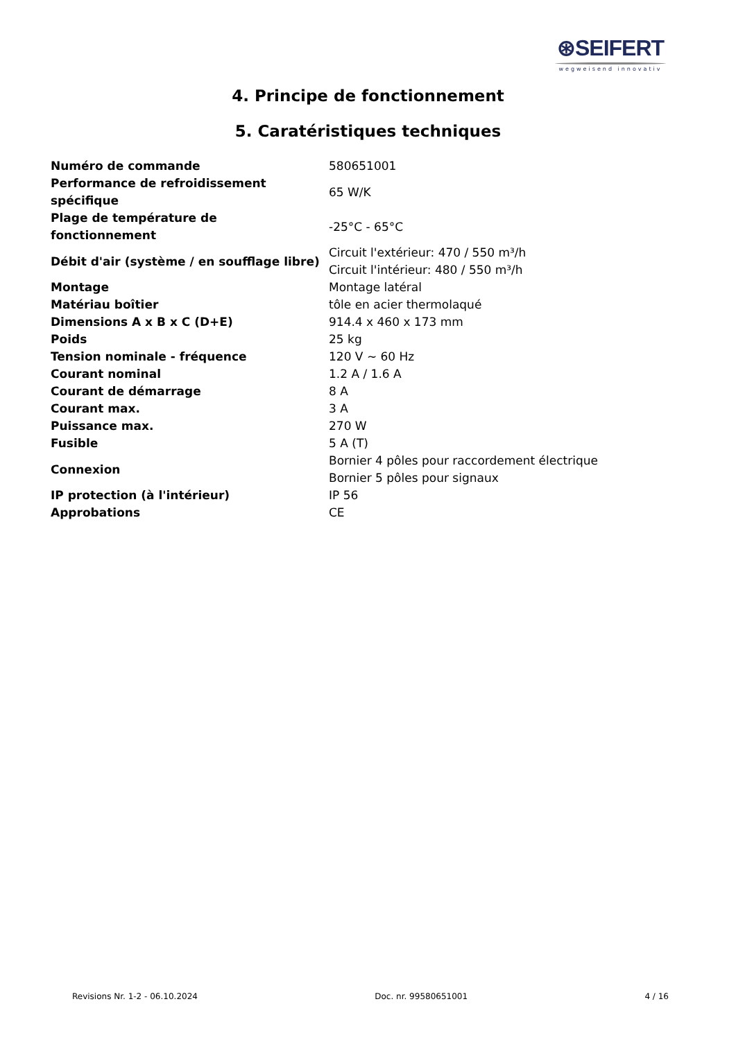⊛SEIFERT
wegweisend innovativ
4. Principe de fonctionnement
5. Caratéristiques techniques
| Numéro de commande | 580651001 |
| Performance de refroidissement spécifique | 65 W/K |
| Plage de température de fonctionnement | -25°C - 65°C |
| Débit d'air (système / en soufflage libre) | Circuit l'extérieur: 470 / 550 m³/h Circuit l'intérieur: 480 / 550 m³/h |
| Montage | Montage latéral |
| Matériau boîtier | tôle en acier thermolaqué |
| Dimensions A x B x C (D+E) | 914.4 x 460 x 173 mm |
| Poids | 25 kg |
| Tension nominale - fréquence | 120 V ~ 60 Hz |
| Courant nominal | 1.2 A / 1.6 A |
| Courant de démarrage | 8 A |
| Courant max. | 3 A |
| Puissance max. | 270 W |
| Fusible | 5 A (T) |
| Connexion | Bornier 4 pôles pour raccordement électrique Bornier 5 pôles pour signaux |
| IP protection (à l'intérieur) | IP 56 |
| Approbations | CE |
Revisions Nr. 1-2 - 06.10.2024 Doc. nr. 99580651001 4 / 16